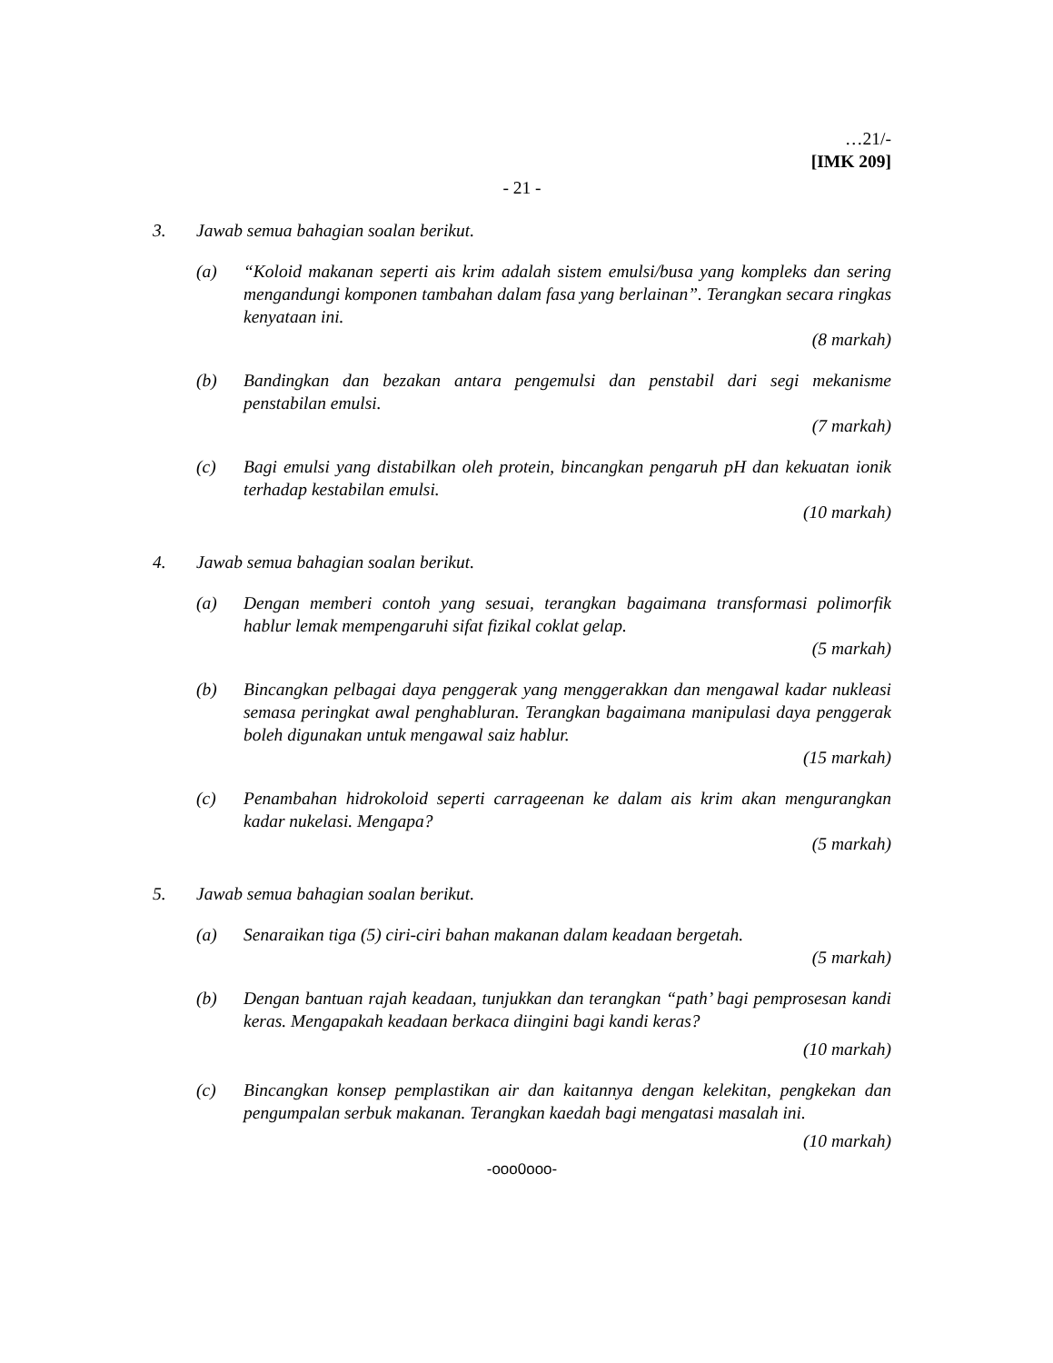…21/-
[IMK 209]
- 21 -
3. Jawab semua bahagian soalan berikut.
(a) “Koloid makanan seperti ais krim adalah sistem emulsi/busa yang kompleks dan sering mengandungi komponen tambahan dalam fasa yang berlainan”. Terangkan secara ringkas kenyataan ini.
(8 markah)
(b) Bandingkan dan bezakan antara pengemulsi dan penstabil dari segi mekanisme penstabilan emulsi.
(7 markah)
(c) Bagi emulsi yang distabilkan oleh protein, bincangkan pengaruh pH dan kekuatan ionik terhadap kestabilan emulsi.
(10 markah)
4. Jawab semua bahagian soalan berikut.
(a) Dengan memberi contoh yang sesuai, terangkan bagaimana transformasi polimorfik hablur lemak mempengaruhi sifat fizikal coklat gelap.
(5 markah)
(b) Bincangkan pelbagai daya penggerak yang menggerakkan dan mengawal kadar nukleasi semasa peringkat awal penghabluran. Terangkan bagaimana manipulasi daya penggerak boleh digunakan untuk mengawal saiz hablur.
(15 markah)
(c) Penambahan hidrokoloid seperti carrageenan ke dalam ais krim akan mengurangkan kadar nukelasi. Mengapa?
(5 markah)
5. Jawab semua bahagian soalan berikut.
(a) Senaraikan tiga (5) ciri-ciri bahan makanan dalam keadaan bergetah.
(5 markah)
(b) Dengan bantuan rajah keadaan, tunjukkan dan terangkan “path’ bagi pemprosesan kandi keras. Mengapakah keadaan berkaca diingini bagi kandi keras?
(10 markah)
(c) Bincangkan konsep pemplastikan air dan kaitannya dengan kelekitan, pengkekan dan pengumpalan serbuk makanan. Terangkan kaedah bagi mengatasi masalah ini.
(10 markah)
-ooo0ooo-